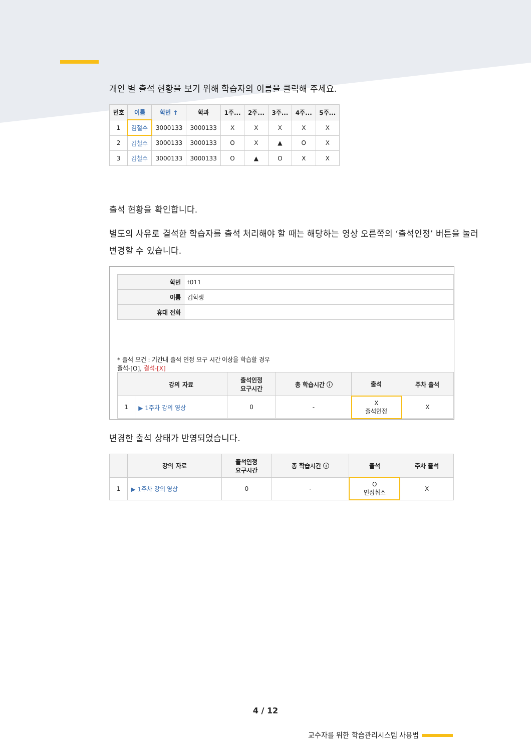개인 별 출석 현황을 보기 위해 학습자의 이름을 클릭해 주세요.
| 번호 | 이름 | 학번 ↑ | 학과 | 1주... | 2주... | 3주... | 4주... | 5주... |
| --- | --- | --- | --- | --- | --- | --- | --- | --- |
| 1 | 김철수 | 3000133 | 3000133 | X | X | X | X | X |
| 2 | 김철수 | 3000133 | 3000133 | O | X | ▲ | O | X |
| 3 | 김철수 | 3000133 | 3000133 | O | ▲ | O | X | X |
출석 현황을 확인합니다.
별도의 사유로 결석한 학습자를 출석 처리해야 할 때는 해당하는 영상 오른쪽의 ‘출석인정’ 버튼을 눌러 변경할 수 있습니다.
| 학번 | t011 |
| 이름 | 김학생 |
| 휴대 전화 | |
* 출석 요건 : 기간내 출석 인정 요구 시간 이상을 학습할 경우
출석-[O], 결석-[X]
| | 강의 자료 | 출석인정 요구시간 | 총 학습시간 ⓘ | 출석 | 주차 출석 |
| --- | --- | --- | --- | --- | --- |
| 1 | ▶ 1주차 강의 영상 | 0 | - | X 출석인정 | X |
변경한 출석 상태가 반영되었습니다.
| | 강의 자료 | 출석인정 요구시간 | 총 학습시간 ⓘ | 출석 | 주차 출석 |
| --- | --- | --- | --- | --- | --- |
| 1 | ▶ 1주차 강의 영상 | 0 | - | O 인정취소 | X |
4 / 12
교수자를 위한 학습관리시스템 사용법